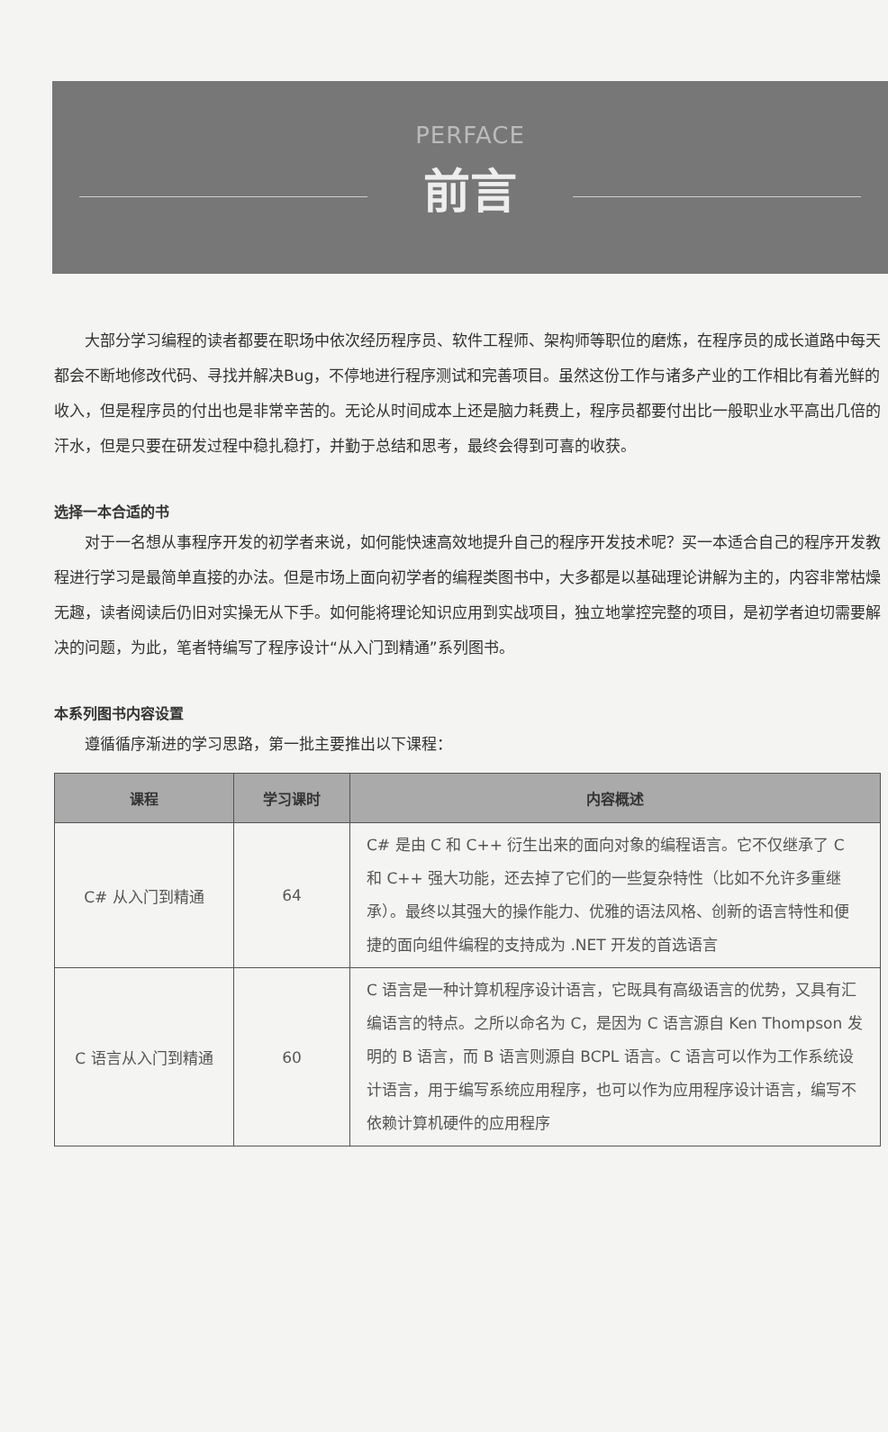PERFACE
前言
大部分学习编程的读者都要在职场中依次经历程序员、软件工程师、架构师等职位的磨炼，在程序员的成长道路中每天都会不断地修改代码、寻找并解决Bug，不停地进行程序测试和完善项目。虽然这份工作与诸多产业的工作相比有着光鲜的收入，但是程序员的付出也是非常辛苦的。无论从时间成本上还是脑力耗费上，程序员都要付出比一般职业水平高出几倍的汗水，但是只要在研发过程中稳扎稳打，并勤于总结和思考，最终会得到可喜的收获。
选择一本合适的书
对于一名想从事程序开发的初学者来说，如何能快速高效地提升自己的程序开发技术呢？买一本适合自己的程序开发教程进行学习是最简单直接的办法。但是市场上面向初学者的编程类图书中，大多都是以基础理论讲解为主的，内容非常枯燥无趣，读者阅读后仍旧对实操无从下手。如何能将理论知识应用到实战项目，独立地掌控完整的项目，是初学者迫切需要解决的问题，为此，笔者特编写了程序设计“从入门到精通”系列图书。
本系列图书内容设置
遵循循序渐进的学习思路，第一批主要推出以下课程：
| 课程 | 学习课时 | 内容概述 |
| --- | --- | --- |
| C# 从入门到精通 | 64 | C# 是由 C 和 C++ 衍生出来的面向对象的编程语言。它不仅继承了 C 和 C++ 强大功能，还去掉了它们的一些复杂特性（比如不允许多重继承）。最终以其强大的操作能力、优雅的语法风格、创新的语言特性和便捷的面向组件编程的支持成为 .NET 开发的首选语言 |
| C 语言从入门到精通 | 60 | C 语言是一种计算机程序设计语言，它既具有高级语言的优势，又具有汇编语言的特点。之所以命名为 C，是因为 C 语言源自 Ken Thompson 发明的 B 语言，而 B 语言则源自 BCPL 语言。C 语言可以作为工作系统设计语言，用于编写系统应用程序，也可以作为应用程序设计语言，编写不依赖计算机硬件的应用程序 |